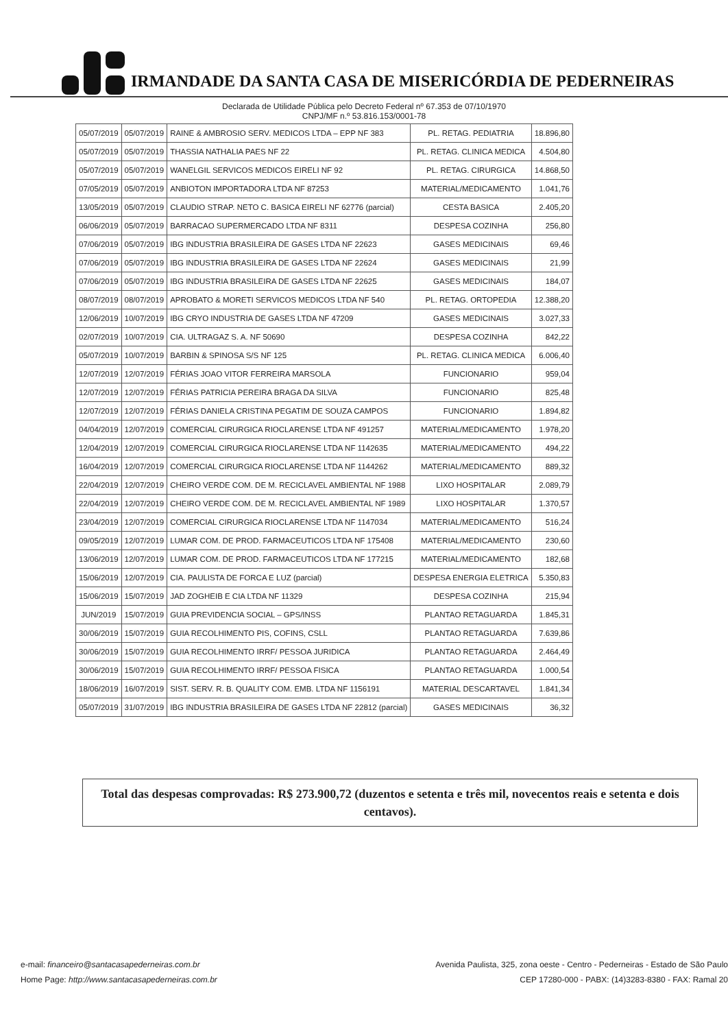IRMANDADE DA SANTA CASA DE MISERICÓRDIA DE PEDERNEIRAS
Declarada de Utilidade Pública pelo Decreto Federal nº 67.353 de 07/10/1970
CNPJ/MF n.º 53.816.153/0001-78
| 05/07/2019 | 05/07/2019 | RAINE & AMBROSIO SERV. MEDICOS LTDA – EPP NF 383 | PL. RETAG. PEDIATRIA | 18.896,80 |
| 05/07/2019 | 05/07/2019 | THASSIA NATHALIA PAES NF 22 | PL. RETAG. CLINICA MEDICA | 4.504,80 |
| 05/07/2019 | 05/07/2019 | WANELGIL SERVICOS MEDICOS EIRELI NF 92 | PL. RETAG. CIRURGICA | 14.868,50 |
| 07/05/2019 | 05/07/2019 | ANBIOTON IMPORTADORA LTDA NF 87253 | MATERIAL/MEDICAMENTO | 1.041,76 |
| 13/05/2019 | 05/07/2019 | CLAUDIO STRAP. NETO C. BASICA EIRELI NF 62776 (parcial) | CESTA BASICA | 2.405,20 |
| 06/06/2019 | 05/07/2019 | BARRACAO SUPERMERCADO LTDA NF 8311 | DESPESA COZINHA | 256,80 |
| 07/06/2019 | 05/07/2019 | IBG INDUSTRIA BRASILEIRA DE GASES LTDA NF 22623 | GASES MEDICINAIS | 69,46 |
| 07/06/2019 | 05/07/2019 | IBG INDUSTRIA BRASILEIRA DE GASES LTDA NF 22624 | GASES MEDICINAIS | 21,99 |
| 07/06/2019 | 05/07/2019 | IBG INDUSTRIA BRASILEIRA DE GASES LTDA NF 22625 | GASES MEDICINAIS | 184,07 |
| 08/07/2019 | 08/07/2019 | APROBATO & MORETI SERVICOS MEDICOS LTDA NF 540 | PL. RETAG. ORTOPEDIA | 12.388,20 |
| 12/06/2019 | 10/07/2019 | IBG CRYO INDUSTRIA DE GASES LTDA NF 47209 | GASES MEDICINAIS | 3.027,33 |
| 02/07/2019 | 10/07/2019 | CIA. ULTRAGAZ S. A. NF 50690 | DESPESA COZINHA | 842,22 |
| 05/07/2019 | 10/07/2019 | BARBIN & SPINOSA S/S NF 125 | PL. RETAG. CLINICA MEDICA | 6.006,40 |
| 12/07/2019 | 12/07/2019 | FÉRIAS JOAO VITOR FERREIRA MARSOLA | FUNCIONARIO | 959,04 |
| 12/07/2019 | 12/07/2019 | FÉRIAS PATRICIA PEREIRA BRAGA DA SILVA | FUNCIONARIO | 825,48 |
| 12/07/2019 | 12/07/2019 | FÉRIAS DANIELA CRISTINA PEGATIM DE SOUZA CAMPOS | FUNCIONARIO | 1.894,82 |
| 04/04/2019 | 12/07/2019 | COMERCIAL CIRURGICA RIOCLARENSE LTDA NF 491257 | MATERIAL/MEDICAMENTO | 1.978,20 |
| 12/04/2019 | 12/07/2019 | COMERCIAL CIRURGICA RIOCLARENSE LTDA NF 1142635 | MATERIAL/MEDICAMENTO | 494,22 |
| 16/04/2019 | 12/07/2019 | COMERCIAL CIRURGICA RIOCLARENSE LTDA NF 1144262 | MATERIAL/MEDICAMENTO | 889,32 |
| 22/04/2019 | 12/07/2019 | CHEIRO VERDE COM. DE M. RECICLAVEL AMBIENTAL NF 1988 | LIXO HOSPITALAR | 2.089,79 |
| 22/04/2019 | 12/07/2019 | CHEIRO VERDE COM. DE M. RECICLAVEL AMBIENTAL NF 1989 | LIXO HOSPITALAR | 1.370,57 |
| 23/04/2019 | 12/07/2019 | COMERCIAL CIRURGICA RIOCLARENSE LTDA NF 1147034 | MATERIAL/MEDICAMENTO | 516,24 |
| 09/05/2019 | 12/07/2019 | LUMAR COM. DE PROD. FARMACEUTICOS LTDA NF 175408 | MATERIAL/MEDICAMENTO | 230,60 |
| 13/06/2019 | 12/07/2019 | LUMAR COM. DE PROD. FARMACEUTICOS LTDA NF 177215 | MATERIAL/MEDICAMENTO | 182,68 |
| 15/06/2019 | 12/07/2019 | CIA. PAULISTA DE FORCA E LUZ (parcial) | DESPESA ENERGIA ELETRICA | 5.350,83 |
| 15/06/2019 | 15/07/2019 | JAD ZOGHEIB E CIA LTDA NF 11329 | DESPESA COZINHA | 215,94 |
| JUN/2019 | 15/07/2019 | GUIA PREVIDENCIA SOCIAL – GPS/INSS | PLANTAO RETAGUARDA | 1.845,31 |
| 30/06/2019 | 15/07/2019 | GUIA RECOLHIMENTO PIS, COFINS, CSLL | PLANTAO RETAGUARDA | 7.639,86 |
| 30/06/2019 | 15/07/2019 | GUIA RECOLHIMENTO IRRF/ PESSOA JURIDICA | PLANTAO RETAGUARDA | 2.464,49 |
| 30/06/2019 | 15/07/2019 | GUIA RECOLHIMENTO IRRF/ PESSOA FISICA | PLANTAO RETAGUARDA | 1.000,54 |
| 18/06/2019 | 16/07/2019 | SIST. SERV. R. B. QUALITY COM. EMB. LTDA NF 1156191 | MATERIAL DESCARTAVEL | 1.841,34 |
| 05/07/2019 | 31/07/2019 | IBG INDUSTRIA BRASILEIRA DE GASES LTDA NF 22812 (parcial) | GASES MEDICINAIS | 36,32 |
Total das despesas comprovadas: R$ 273.900,72 (duzentos e setenta e três mil, novecentos reais e setenta e dois centavos).
e-mail: financeiro@santacasapederneiras.com.br
Home Page: http://www.santacasapederneiras.com.br
Avenida Paulista, 325, zona oeste - Centro - Pederneiras - Estado de São Paulo
CEP 17280-000 - PABX: (14)3283-8380 - FAX: Ramal 20